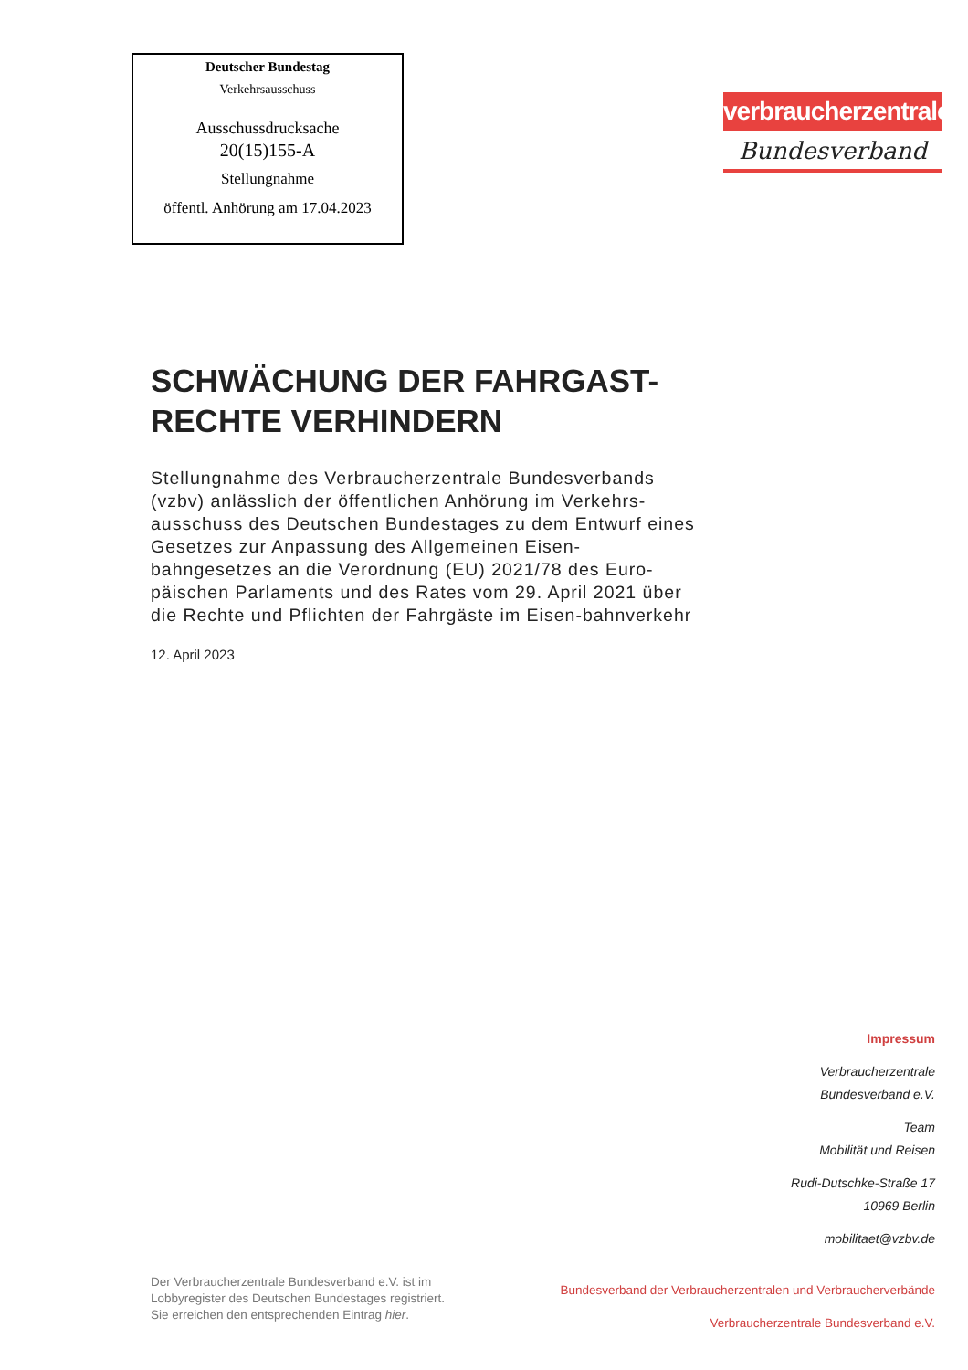Deutscher Bundestag
Verkehrsausschuss
Ausschussdrucksache
20(15)155-A
Stellungnahme
öffentl. Anhörung am 17.04.2023
verbraucherzentrale
Bundesverband
SCHWÄCHUNG DER FAHRGAST-
RECHTE VERHINDERN
Stellungnahme des Verbraucherzentrale Bundesverbands (vzbv) anlässlich der öffentlichen Anhörung im Verkehrs-ausschuss des Deutschen Bundestages zu dem Entwurf eines Gesetzes zur Anpassung des Allgemeinen Eisen-bahngesetzes an die Verordnung (EU) 2021/78 des Euro-päischen Parlaments und des Rates vom 29. April 2021 über die Rechte und Pflichten der Fahrgäste im Eisen-bahnverkehr
12. April 2023
Impressum
Verbraucherzentrale
Bundesverband e.V.
Team
Mobilität und Reisen
Rudi-Dutschke-Straße 17
10969 Berlin
mobilitaet@vzbv.de
Der Verbraucherzentrale Bundesverband e.V. ist im
Lobbyregister des Deutschen Bundestages registriert.
Sie erreichen den entsprechenden Eintrag hier.
Bundesverband der Verbraucherzentralen und Verbraucherverbände
Verbraucherzentrale Bundesverband e.V.